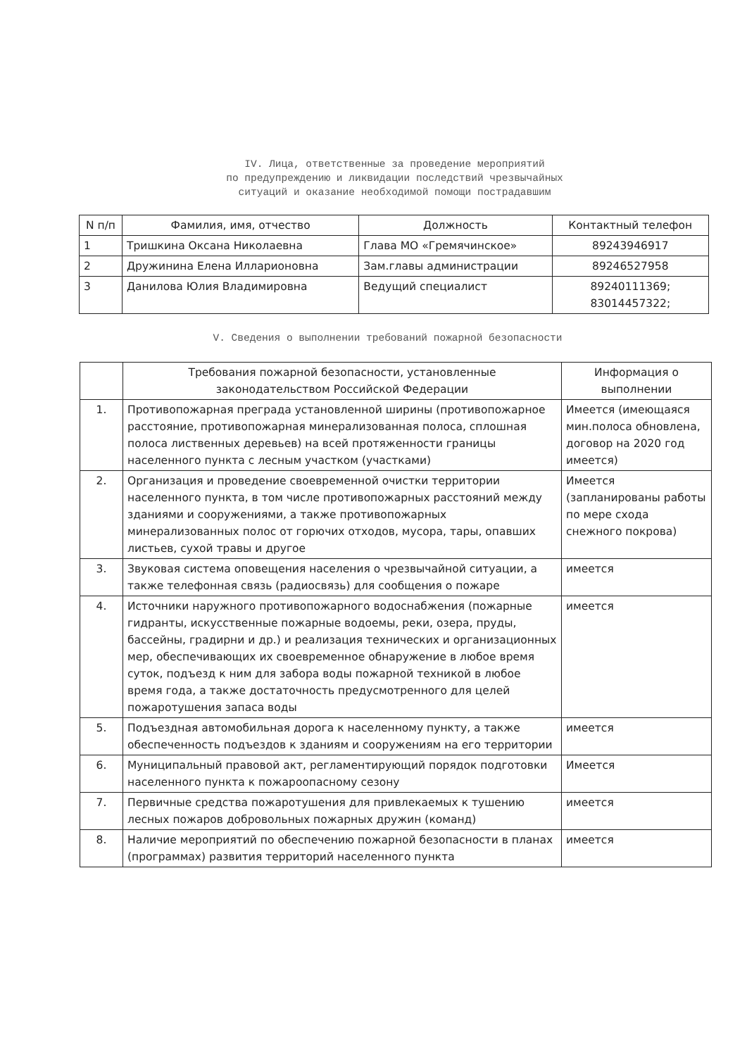IV. Лица, ответственные за проведение мероприятий
по предупреждению и ликвидации последствий чрезвычайных
ситуаций и оказание необходимой помощи пострадавшим
| N п/п | Фамилия, имя, отчество | Должность | Контактный телефон |
| --- | --- | --- | --- |
| 1 | Тришкина Оксана Николаевна | Глава МО «Гремячинское» | 89243946917 |
| 2 | Дружинина Елена Илларионовна | Зам.главы администрации | 89246527958 |
| 3 | Данилова Юлия Владимировна | Ведущий специалист | 89240111369; 83014457322; |
V. Сведения о выполнении требований пожарной безопасности
| | Требования пожарной безопасности, установленные законодательством Российской Федерации | Информация о выполнении |
| --- | --- | --- |
| 1. | Противопожарная преграда установленной ширины (противопожарное расстояние, противопожарная минерализованная полоса, сплошная полоса лиственных деревьев) на всей протяженности границы населенного пункта с лесным участком (участками) | Имеется (имеющаяся мин.полоса обновлена, договор на 2020 год имеется) |
| 2. | Организация и проведение своевременной очистки территории населенного пункта, в том числе противопожарных расстояний между зданиями и сооружениями, а также противопожарных минерализованных полос от горючих отходов, мусора, тары, опавших листьев, сухой травы и другое | Имеется (запланированы работы по мере схода снежного покрова) |
| 3. | Звуковая система оповещения населения о чрезвычайной ситуации, а также телефонная связь (радиосвязь) для сообщения о пожаре | имеется |
| 4. | Источники наружного противопожарного водоснабжения (пожарные гидранты, искусственные пожарные водоемы, реки, озера, пруды, бассейны, градирни и др.) и реализация технических и организационных мер, обеспечивающих их своевременное обнаружение в любое время суток, подъезд к ним для забора воды пожарной техникой в любое время года, а также достаточность предусмотренного для целей пожаротушения запаса воды | имеется |
| 5. | Подъездная автомобильная дорога к населенному пункту, а также обеспеченность подъездов к зданиям и сооружениям на его территории | имеется |
| 6. | Муниципальный правовой акт, регламентирующий порядок подготовки населенного пункта к пожароопасному сезону | Имеется |
| 7. | Первичные средства пожаротушения для привлекаемых к тушению лесных пожаров добровольных пожарных дружин (команд) | имеется |
| 8. | Наличие мероприятий по обеспечению пожарной безопасности в планах (программах) развития территорий населенного пункта | имеется |